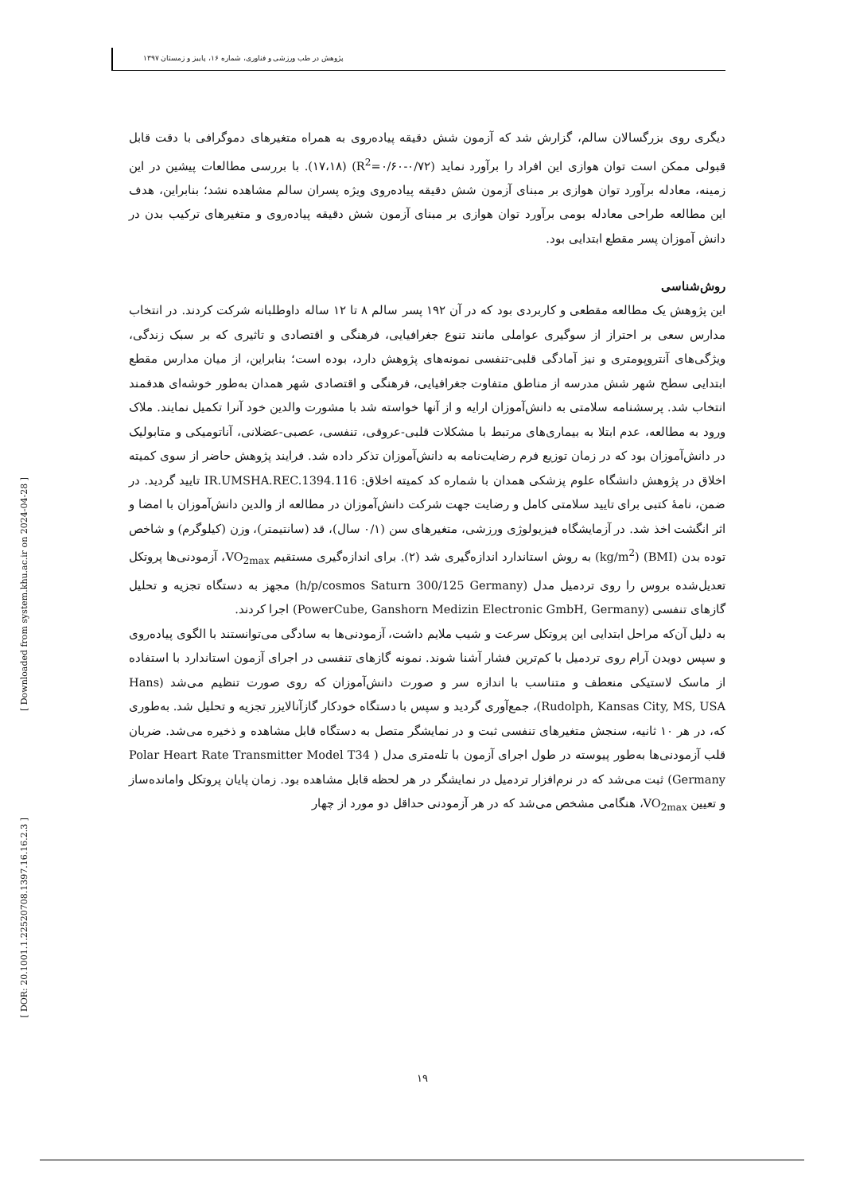پژوهش در طب ورزشی و فناوری، شماره ۱۶، پاییز و زمستان ۱۳۹۷
دیگری روی بزرگسالان سالم، گزارش شد که آزمون شش دقیقه پیاده‌روی به همراه متغیرهای دموگرافی با دقت قابل قبولی ممکن است توان هوازی این افراد را برآورد نماید (R<sup>2</sup>=۰/۶۰-۰/۷۲) (۱۷،۱۸). با بررسی مطالعات پیشین در این زمینه، معادله برآورد توان هوازی بر مبنای آزمون شش دقیقه پیاده‌روی ویژه پسران سالم مشاهده نشد؛ بنابراین، هدف این مطالعه طراحی معادله بومی برآورد توان هوازی بر مبنای آزمون شش دقیقه پیاده‌روی و متغیرهای ترکیب بدن در دانش آموزان پسر مقطع ابتدایی بود.
روش‌شناسی
این پژوهش یک مطالعه مقطعی و کاربردی بود که در آن ۱۹۲ پسر سالم ۸ تا ۱۲ ساله داوطلبانه شرکت کردند. در انتخاب مدارس سعی بر احتراز از سوگیری عواملی مانند تنوع جغرافیایی، فرهنگی و اقتصادی و تاثیری که بر سبک زندگی، ویژگی‌های آنتروپومتری و نیز آمادگی قلبی-تنفسی نمونه‌های پژوهش دارد، بوده است؛ بنابراین، از میان مدارس مقطع ابتدایی سطح شهر شش مدرسه از مناطق متفاوت جغرافیایی، فرهنگی و اقتصادی شهر همدان به‌طور خوشه‌ای هدفمند انتخاب شد. پرسشنامه سلامتی به دانش‌آموزان ارایه و از آنها خواسته شد با مشورت والدین خود آنرا تکمیل نمایند. ملاک ورود به مطالعه، عدم ابتلا به بیماری‌های مرتبط با مشکلات قلبی-عروقی، تنفسی، عصبی-عضلانی، آناتومیکی و متابولیک در دانش‌آموزان بود که در زمان توزیع فرم رضایت‌نامه به دانش‌آموزان تذکر داده شد. فرایند پژوهش حاضر از سوی کمیته اخلاق در پژوهش دانشگاه علوم پزشکی همدان با شماره کد کمیته اخلاق: IR.UMSHA.REC.1394.116 تایید گردید. در ضمن، نامهٔ کتبی برای تایید سلامتی کامل و رضایت جهت شرکت دانش‌آموزان در مطالعه از والدین دانش‌آموزان با امضا و اثر انگشت اخذ شد. در آزمایشگاه فیزیولوژی ورزشی، متغیرهای سن (۰/۱ سال)، قد (سانتیمتر)، وزن (کیلوگرم) و شاخص توده بدن (BMI) (kg/m<sup>2</sup>) به روش استاندارد اندازه‌گیری شد (۲). برای اندازه‌گیری مستقیم VO<sub>2max</sub>، آزمودنی‌ها پروتکل تعدیل‌شده بروس را روی تردمیل مدل (h/p/cosmos Saturn 300/125 Germany) مجهز به دستگاه تجزیه و تحلیل گازهای تنفسی (PowerCube, Ganshorn Medizin Electronic GmbH, Germany) اجرا کردند.
به دلیل آن‌که مراحل ابتدایی این پروتکل سرعت و شیب ملایم داشت، آزمودنی‌ها به سادگی می‌توانستند با الگوی پیاده‌روی و سپس دویدن آرام روی تردمیل با کم‌ترین فشار آشنا شوند. نمونه گازهای تنفسی در اجرای آزمون استاندارد با استفاده از ماسک لاستیکی منعطف و متناسب با اندازه سر و صورت دانش‌آموزان که روی صورت تنظیم می‌شد (Hans Rudolph, Kansas City, MS, USA)، جمع‌آوری گردید و سپس با دستگاه خودکار گازآنالایزر تجزیه و تحلیل شد. به‌طوری که، در هر ۱۰ ثانیه، سنجش متغیرهای تنفسی ثبت و در نمایشگر متصل به دستگاه قابل مشاهده و ذخیره می‌شد. ضربان قلب آزمودنی‌ها به‌طور پیوسته در طول اجرای آزمون با تله‌متری مدل ( Polar Heart Rate Transmitter Model T34 Germany) ثبت می‌شد که در نرم‌افزار تردمیل در نمایشگر در هر لحظه قابل مشاهده بود. زمان پایان پروتکل وامانده‌ساز و تعیین VO<sub>2max</sub>، هنگامی مشخص می‌شد که در هر آزمودنی حداقل دو مورد از چهار
[ Downloaded from system.khu.ac.ir on 2024-04-28 ]
[ DOR: 20.1001.1.22520708.1397.16.16.2.3 ]
۱۹